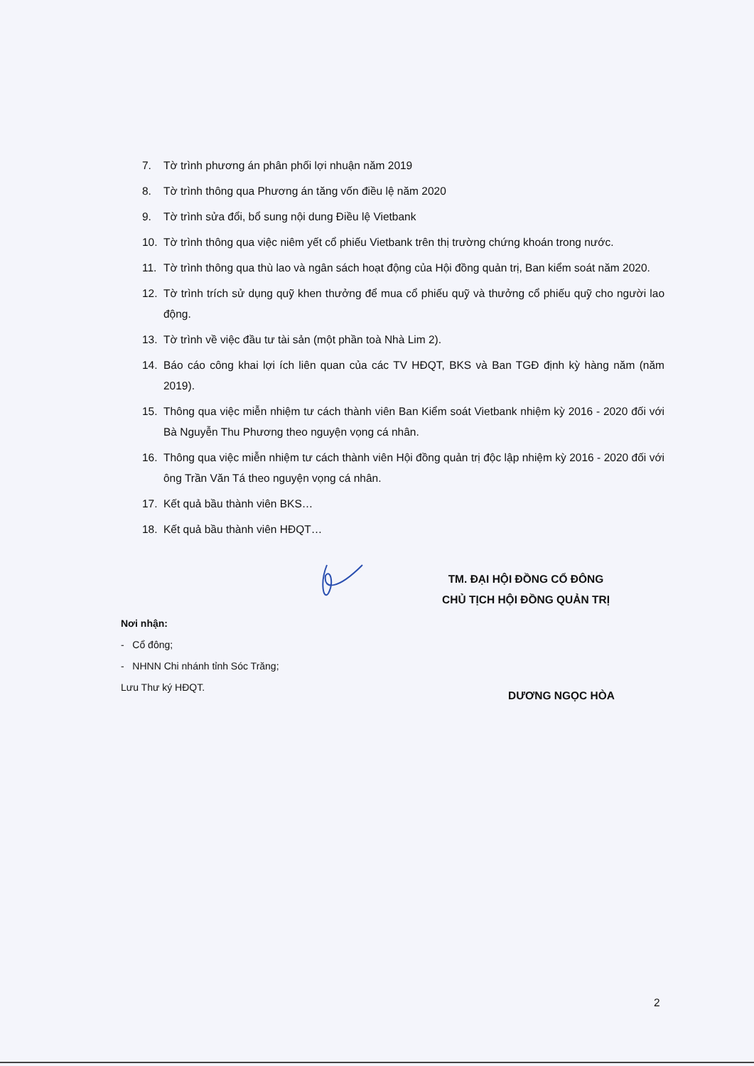7. Tờ trình phương án phân phối lợi nhuận năm 2019
8. Tờ trình thông qua Phương án tăng vốn điều lệ năm 2020
9. Tờ trình sửa đổi, bổ sung nội dung Điều lệ Vietbank
10. Tờ trình thông qua việc niêm yết cổ phiếu Vietbank trên thị trường chứng khoán trong nước.
11. Tờ trình thông qua thù lao và ngân sách hoạt động của Hội đồng quản trị, Ban kiểm soát năm 2020.
12. Tờ trình trích sử dụng quỹ khen thưởng để mua cổ phiếu quỹ và thưởng cổ phiếu quỹ cho người lao động.
13. Tờ trình về việc đầu tư tài sản (một phần toà Nhà Lim 2).
14. Báo cáo công khai lợi ích liên quan của các TV HĐQT, BKS và Ban TGĐ định kỳ hàng năm (năm 2019).
15. Thông qua việc miễn nhiệm tư cách thành viên Ban Kiểm soát Vietbank nhiệm kỳ 2016 - 2020 đối với Bà Nguyễn Thu Phương theo nguyện vọng cá nhân.
16. Thông qua việc miễn nhiệm tư cách thành viên Hội đồng quản trị độc lập nhiệm kỳ 2016 - 2020 đối với ông Trần Văn Tá theo nguyện vọng cá nhân.
17. Kết quả bầu thành viên BKS…
18. Kết quả bầu thành viên HĐQT…
TM. ĐẠI HỘI ĐỒNG CỔ ĐÔNG
CHỦ TỊCH HỘI ĐỒNG QUẢN TRỊ
Nơi nhận:
- Cổ đông;
- NHNN Chi nhánh tỉnh Sóc Trăng;
Lưu Thư ký HĐQT.
DƯƠNG NGỌC HÒA
2